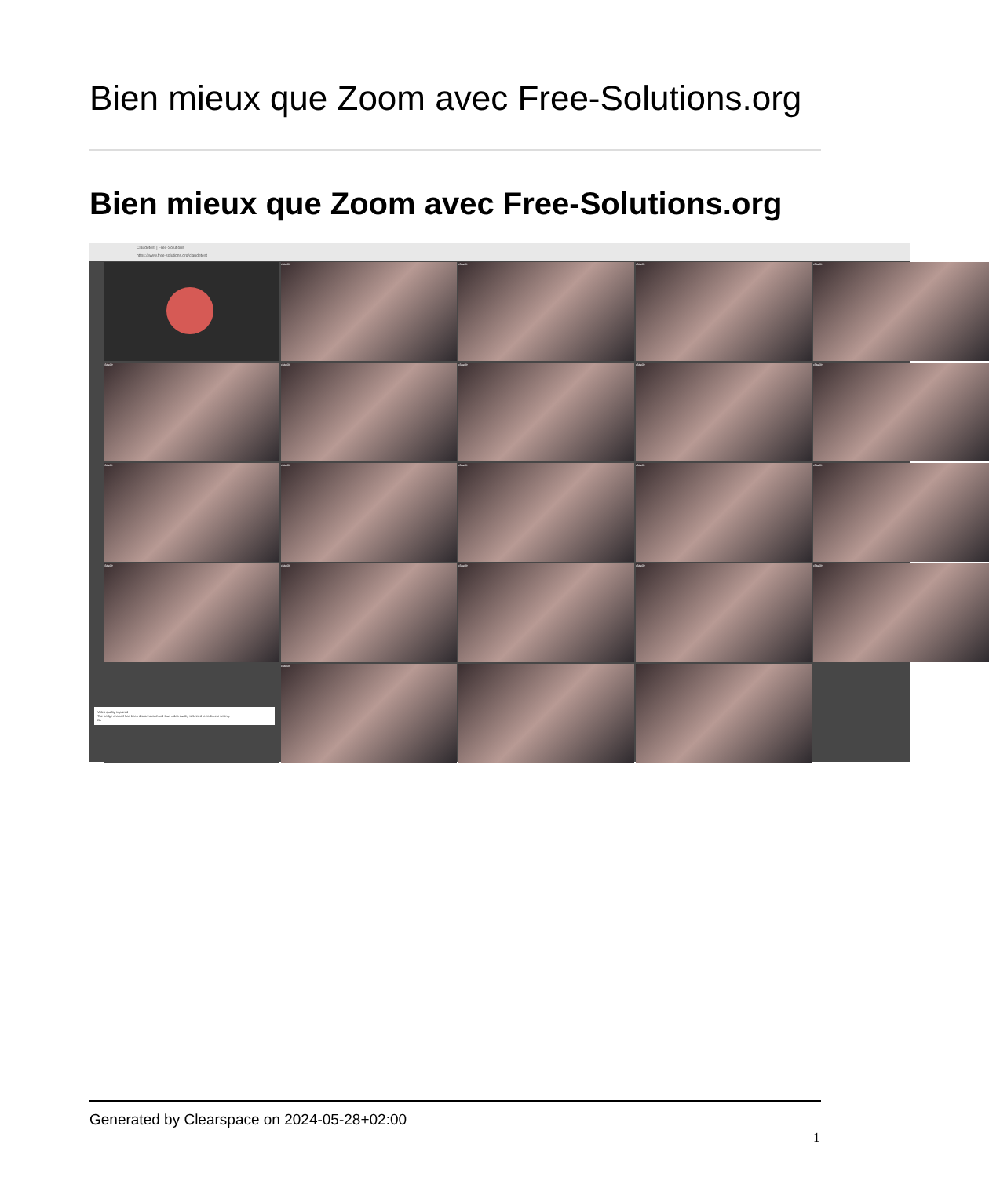Bien mieux que Zoom avec Free-Solutions.org
Bien mieux que Zoom avec Free-Solutions.org
Claudetest | Free-Solutions
https://www.free-solutions.org/claudetest
claude
claude
claude
claude
claude
claude
claude
claude
claude
claude
claude
claude
claude
claude
claude
claude
claude
claude
claude
Video quality impaired
The bridge channel has been disconnected and thus video quality is limited to its lowest setting.
Ok
claude
Generated by Clearspace on 2024-05-28+02:00
1